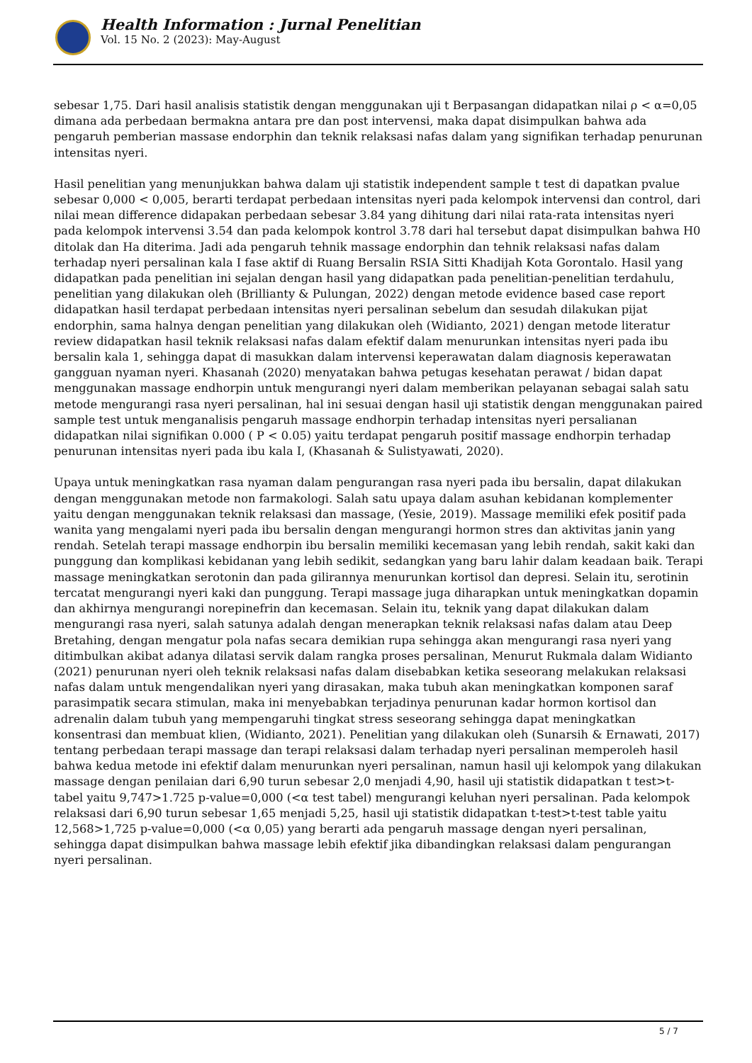Health Information : Jurnal Penelitian
Vol. 15 No. 2 (2023): May-August
sebesar 1,75. Dari hasil analisis statistik dengan menggunakan uji t Berpasangan didapatkan nilai ρ < α=0,05 dimana ada perbedaan bermakna antara pre dan post intervensi, maka dapat disimpulkan bahwa ada pengaruh pemberian massase endorphin dan teknik relaksasi nafas dalam yang signifikan terhadap penurunan intensitas nyeri.
Hasil penelitian yang menunjukkan bahwa dalam uji statistik independent sample t test di dapatkan pvalue sebesar 0,000 < 0,005, berarti terdapat perbedaan intensitas nyeri pada kelompok intervensi dan control, dari nilai mean difference didapakan perbedaan sebesar 3.84 yang dihitung dari nilai rata-rata intensitas nyeri pada kelompok intervensi 3.54 dan pada kelompok kontrol 3.78 dari hal tersebut dapat disimpulkan bahwa H0 ditolak dan Ha diterima. Jadi ada pengaruh tehnik massage endorphin dan tehnik relaksasi nafas dalam terhadap nyeri persalinan kala I fase aktif di Ruang Bersalin RSIA Sitti Khadijah Kota Gorontalo. Hasil yang didapatkan pada penelitian ini sejalan dengan hasil yang didapatkan pada penelitian-penelitian terdahulu, penelitian yang dilakukan oleh (Brillianty & Pulungan, 2022) dengan metode evidence based case report didapatkan hasil terdapat perbedaan intensitas nyeri persalinan sebelum dan sesudah dilakukan pijat endorphin, sama halnya dengan penelitian yang dilakukan oleh (Widianto, 2021) dengan metode literatur review didapatkan hasil teknik relaksasi nafas dalam efektif dalam menurunkan intensitas nyeri pada ibu bersalin kala 1, sehingga dapat di masukkan dalam intervensi keperawatan dalam diagnosis keperawatan gangguan nyaman nyeri. Khasanah (2020) menyatakan bahwa petugas kesehatan perawat / bidan dapat menggunakan massage endhorpin untuk mengurangi nyeri dalam memberikan pelayanan sebagai salah satu metode mengurangi rasa nyeri persalinan, hal ini sesuai dengan hasil uji statistik dengan menggunakan paired sample test untuk menganalisis pengaruh massage endhorpin terhadap intensitas nyeri persalianan didapatkan nilai signifikan 0.000 ( P < 0.05) yaitu terdapat pengaruh positif massage endhorpin terhadap penurunan intensitas nyeri pada ibu kala I, (Khasanah & Sulistyawati, 2020).
Upaya untuk meningkatkan rasa nyaman dalam pengurangan rasa nyeri pada ibu bersalin, dapat dilakukan dengan menggunakan metode non farmakologi. Salah satu upaya dalam asuhan kebidanan komplementer yaitu dengan menggunakan teknik relaksasi dan massage, (Yesie, 2019). Massage memiliki efek positif pada wanita yang mengalami nyeri pada ibu bersalin dengan mengurangi hormon stres dan aktivitas janin yang rendah. Setelah terapi massage endhorpin ibu bersalin memiliki kecemasan yang lebih rendah, sakit kaki dan punggung dan komplikasi kebidanan yang lebih sedikit, sedangkan yang baru lahir dalam keadaan baik. Terapi massage meningkatkan serotonin dan pada gilirannya menurunkan kortisol dan depresi. Selain itu, serotinin tercatat mengurangi nyeri kaki dan punggung. Terapi massage juga diharapkan untuk meningkatkan dopamin dan akhirnya mengurangi norepinefrin dan kecemasan. Selain itu, teknik yang dapat dilakukan dalam mengurangi rasa nyeri, salah satunya adalah dengan menerapkan teknik relaksasi nafas dalam atau Deep Bretahing, dengan mengatur pola nafas secara demikian rupa sehingga akan mengurangi rasa nyeri yang ditimbulkan akibat adanya dilatasi servik dalam rangka proses persalinan, Menurut Rukmala dalam Widianto (2021) penurunan nyeri oleh teknik relaksasi nafas dalam disebabkan ketika seseorang melakukan relaksasi nafas dalam untuk mengendalikan nyeri yang dirasakan, maka tubuh akan meningkatkan komponen saraf parasimpatik secara stimulan, maka ini menyebabkan terjadinya penurunan kadar hormon kortisol dan adrenalin dalam tubuh yang mempengaruhi tingkat stress seseorang sehingga dapat meningkatkan konsentrasi dan membuat klien, (Widianto, 2021). Penelitian yang dilakukan oleh (Sunarsih & Ernawati, 2017) tentang perbedaan terapi massage dan terapi relaksasi dalam terhadap nyeri persalinan memperoleh hasil bahwa kedua metode ini efektif dalam menurunkan nyeri persalinan, namun hasil uji kelompok yang dilakukan massage dengan penilaian dari 6,90 turun sebesar 2,0 menjadi 4,90, hasil uji statistik didapatkan t test>t-tabel yaitu 9,747>1.725 p-value=0,000 (<α test tabel) mengurangi keluhan nyeri persalinan. Pada kelompok relaksasi dari 6,90 turun sebesar 1,65 menjadi 5,25, hasil uji statistik didapatkan t-test>t-test table yaitu 12,568>1,725 p-value=0,000 (<α 0,05) yang berarti ada pengaruh massage dengan nyeri persalinan, sehingga dapat disimpulkan bahwa massage lebih efektif jika dibandingkan relaksasi dalam pengurangan nyeri persalinan.
5 / 7